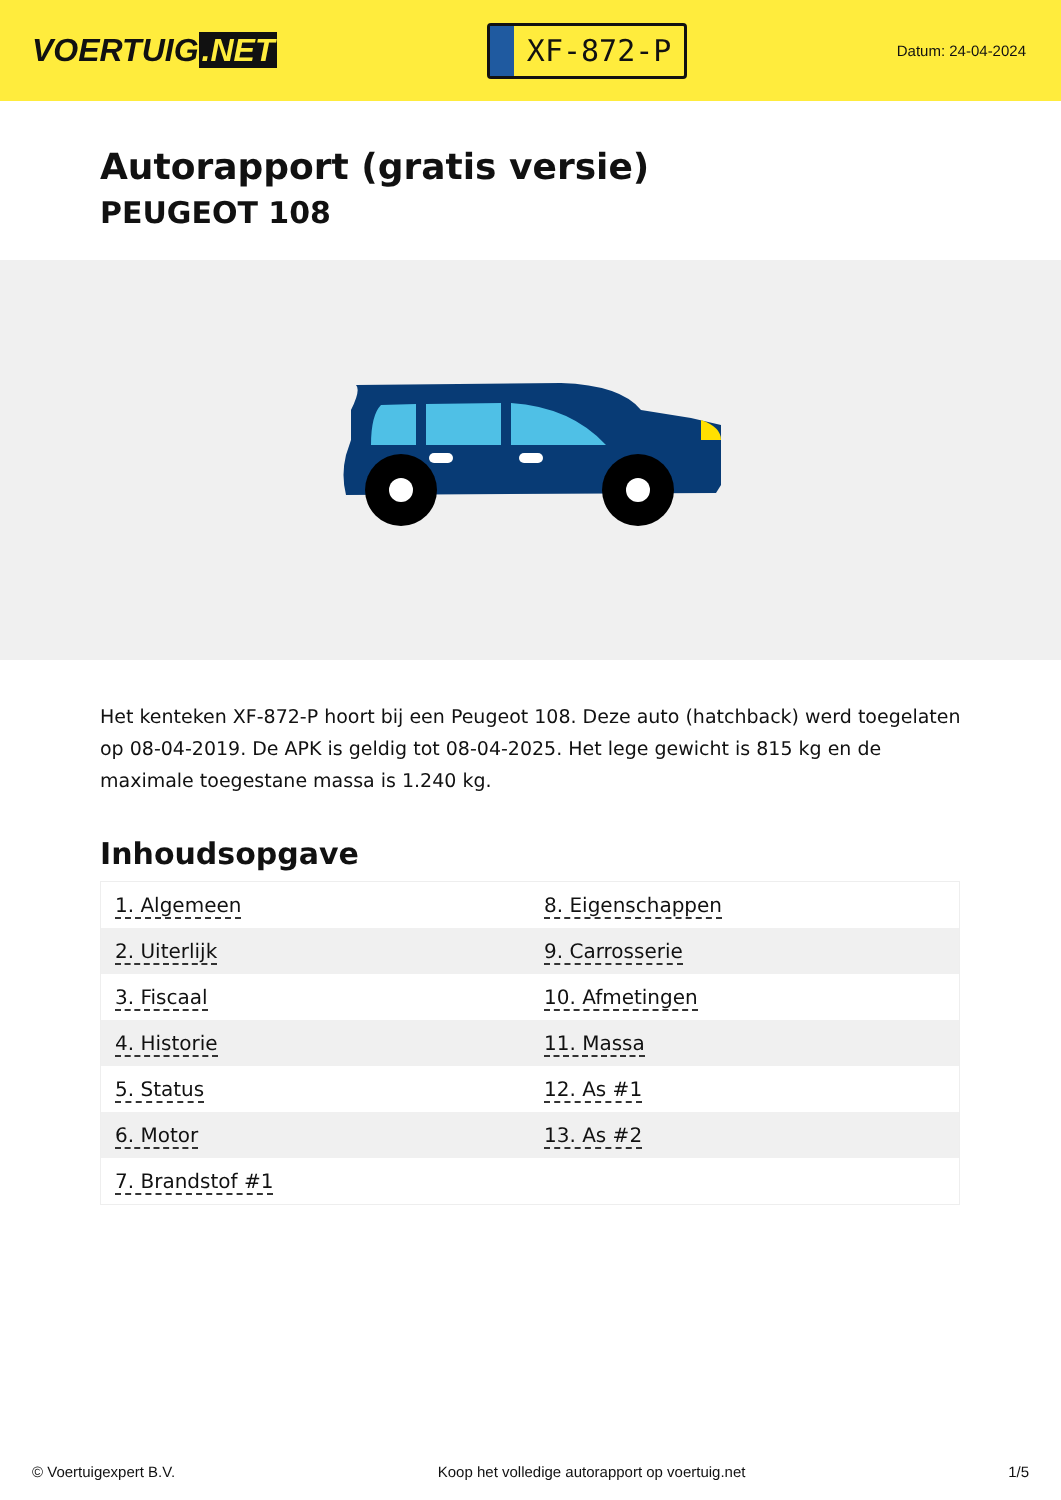VOERTUIG.NET
XF-872-P
Datum: 24-04-2024
Autorapport (gratis versie)
PEUGEOT 108
Het kenteken XF-872-P hoort bij een Peugeot 108. Deze auto (hatchback) werd toegelaten op 08-04-2019. De APK is geldig tot 08-04-2025. Het lege gewicht is 815 kg en de maximale toegestane massa is 1.240 kg.
Inhoudsopgave
| 1. Algemeen | 8. Eigenschappen |
| 2. Uiterlijk | 9. Carrosserie |
| 3. Fiscaal | 10. Afmetingen |
| 4. Historie | 11. Massa |
| 5. Status | 12. As #1 |
| 6. Motor | 13. As #2 |
| 7. Brandstof #1 | |
© Voertuigexpert B.V. Koop het volledige autorapport op voertuig.net
1/5